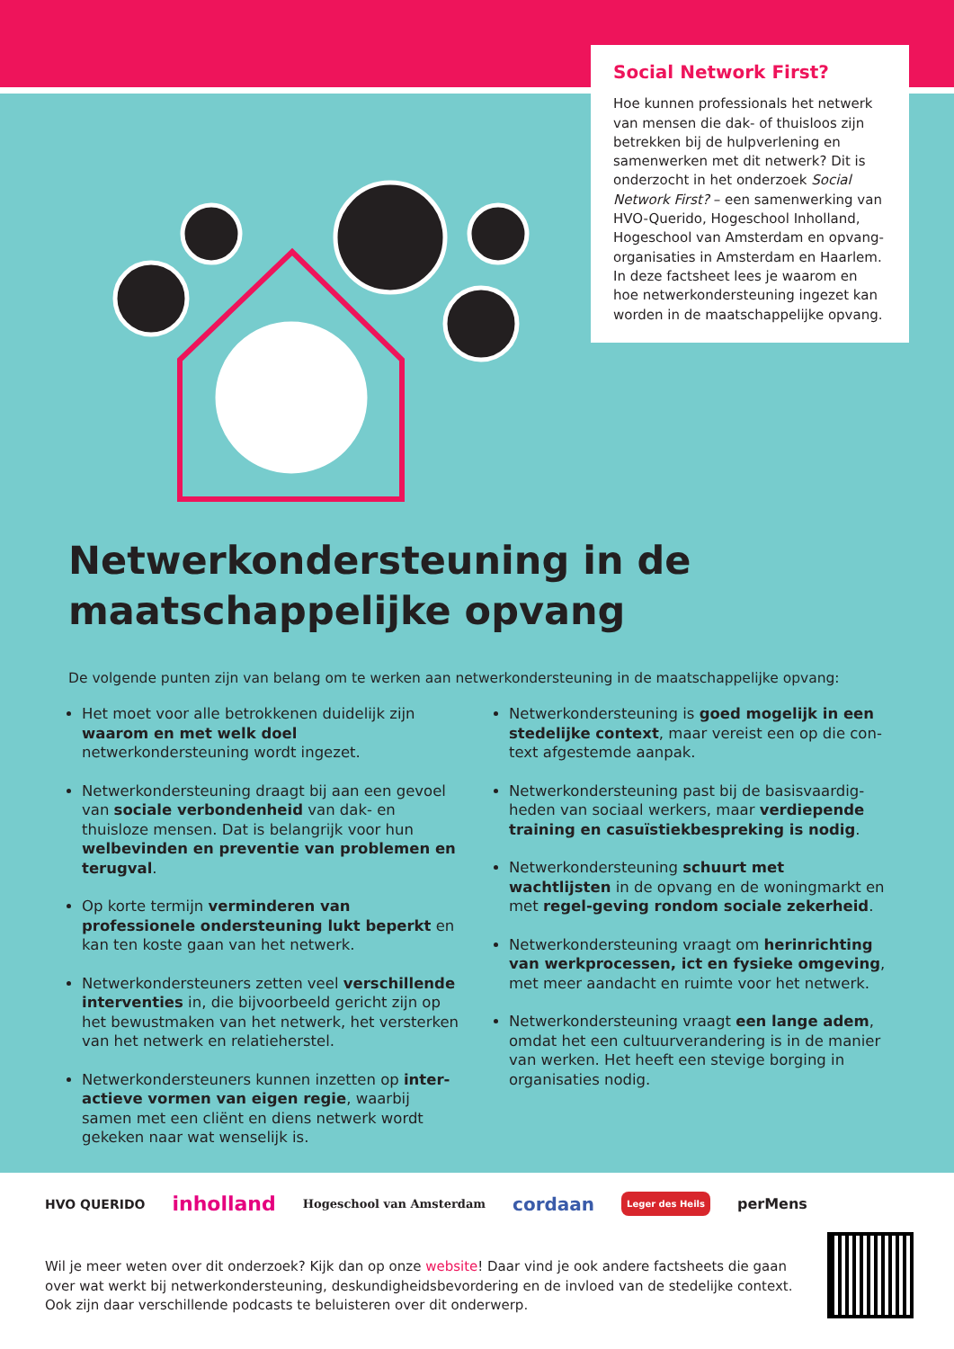Social Network First?
Hoe kunnen professionals het netwerk van mensen die dak- of thuisloos zijn betrekken bij de hulpverlening en samenwerken met dit netwerk? Dit is onderzocht in het onderzoek Social Network First? – een samenwerking van HVO-Querido, Hogeschool Inholland, Hogeschool van Amsterdam en opvang-organisaties in Amsterdam en Haarlem. In deze factsheet lees je waarom en hoe netwerkondersteuning ingezet kan worden in de maatschappelijke opvang.
Netwerkondersteuning in de maatschappelijke opvang
De volgende punten zijn van belang om te werken aan netwerkondersteuning in de maatschappelijke opvang:
Het moet voor alle betrokkenen duidelijk zijn waarom en met welk doel netwerkondersteuning wordt ingezet.
Netwerkondersteuning draagt bij aan een gevoel van sociale verbondenheid van dak- en thuisloze mensen. Dat is belangrijk voor hun welbevinden en preventie van problemen en terugval.
Op korte termijn verminderen van professionele ondersteuning lukt beperkt en kan ten koste gaan van het netwerk.
Netwerkondersteuners zetten veel verschillende interventies in, die bijvoorbeeld gericht zijn op het bewustmaken van het netwerk, het versterken van het netwerk en relatieherstel.
Netwerkondersteuners kunnen inzetten op inter-actieve vormen van eigen regie, waarbij samen met een cliënt en diens netwerk wordt gekeken naar wat wenselijk is.
Netwerkondersteuning is goed mogelijk in een stedelijke context, maar vereist een op die con-text afgestemde aanpak.
Netwerkondersteuning past bij de basisvaardig-heden van sociaal werkers, maar verdiepende training en casuïstiekbespreking is nodig.
Netwerkondersteuning schuurt met wachtlijsten in de opvang en de woningmarkt en met regel-geving rondom sociale zekerheid.
Netwerkondersteuning vraagt om herinrichting van werkprocessen, ict en fysieke omgeving, met meer aandacht en ruimte voor het netwerk.
Netwerkondersteuning vraagt een lange adem, omdat het een cultuurverandering is in de manier van werken. Het heeft een stevige borging in organisaties nodig.
HVO QUERIDO inholland Hogeschool van Amsterdam cordaan Leger des Heils perMens
Wil je meer weten over dit onderzoek? Kijk dan op onze website! Daar vind je ook andere factsheets die gaan over wat werkt bij netwerkondersteuning, deskundigheidsbevordering en de invloed van de stedelijke context. Ook zijn daar verschillende podcasts te beluisteren over dit onderwerp.